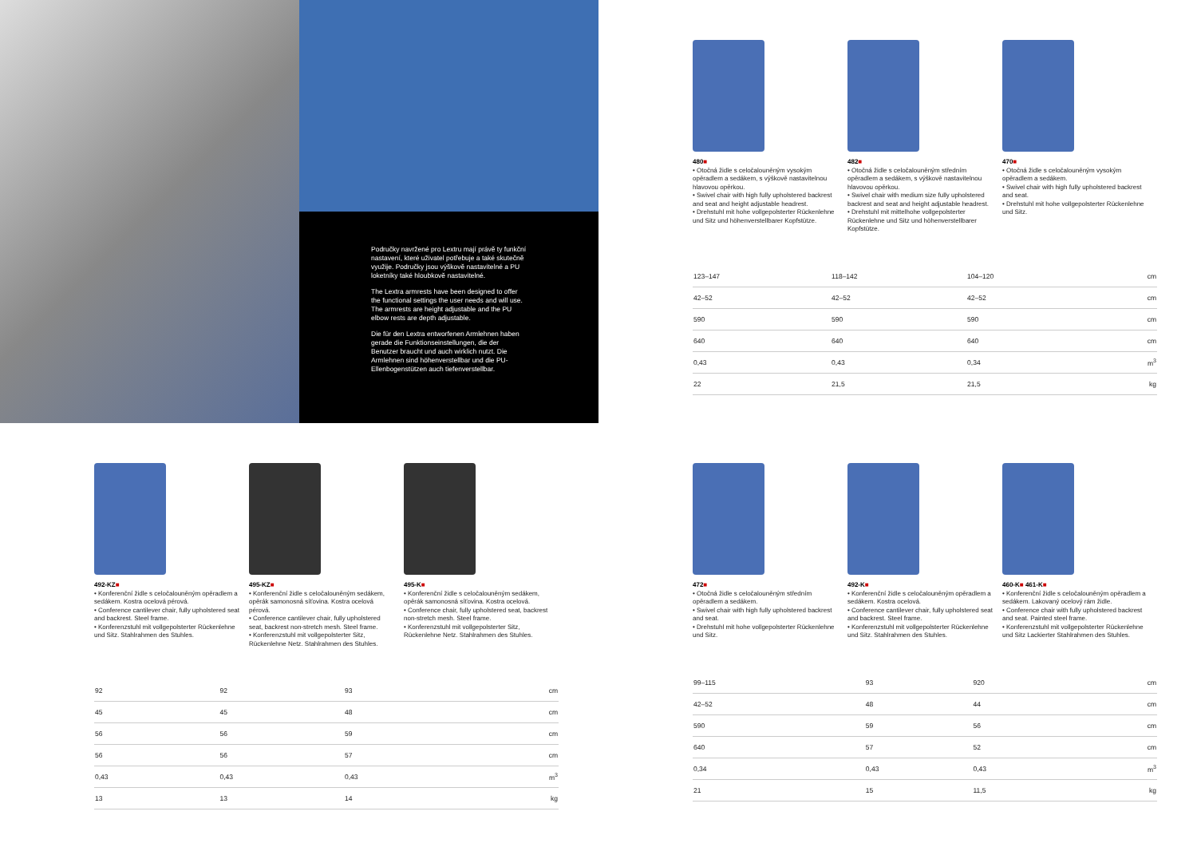Područky navržené pro Lextru mají právě ty funkční nastavení, které uživatel potřebuje a také skutečně využije. Područky jsou výškově nastavitelné a PU loketníky také hloubkově nastavitelné.
The Lextra armrests have been designed to offer the functional settings the user needs and will use. The armrests are height adjustable and the PU elbow rests are depth adjustable.
Die für den Lextra entworfenen Armlehnen haben gerade die Funktionseinstellungen, die der Benutzer braucht und auch wirklich nutzt. Die Armlehnen sind höhenverstellbar und die PU-Ellenbogenstützen auch tiefenverstellbar.
480■
• Otočná židle s celočalouněným vysokým opěradlem a sedákem, s výškově nastavitelnou hlavovou opěrkou.
• Swivel chair with high fully upholstered backrest and seat and height adjustable headrest.
• Drehstuhl mit hohe vollgepolsterter Rückenlehne und Sitz und höhenverstellbarer Kopfstütze.
482■
• Otočná židle s celočalouněným středním opěradlem a sedákem, s výškově nastavitelnou hlavovou opěrkou.
• Swivel chair with medium size fully upholstered backrest and seat and height adjustable headrest.
• Drehstuhl mit mittelhohe vollgepolsterter Rückenlehne und Sitz und höhenverstellbarer Kopfstütze.
470■
• Otočná židle s celočalouněným vysokým opěradlem a sedákem.
• Swivel chair with high fully upholstered backrest and seat.
• Drehstuhl mit hohe vollgepolsterter Rückenlehne und Sitz.
| 123–147 | 118–142 | 104–120 | cm |
| 42–52 | 42–52 | 42–52 | cm |
| 590 | 590 | 590 | cm |
| 640 | 640 | 640 | cm |
| 0,43 | 0,43 | 0,34 | m<sup>3</sup> |
| 22 | 21,5 | 21,5 | kg |
492-KZ■
• Konferenční židle s celočalouněným opěradlem a sedákem. Kostra ocelová pérová.
• Conference cantilever chair, fully upholstered seat and backrest. Steel frame.
• Konferenzstuhl mit vollgepolsterter Rückenlehne und Sitz. Stahlrahmen des Stuhles.
495-KZ■
• Konferenční židle s celočalouněným sedákem, opěrák samonosná síťovina. Kostra ocelová pérová.
• Conference cantilever chair, fully upholstered seat, backrest non-stretch mesh. Steel frame.
• Konferenzstuhl mit vollgepolsterter Sitz, Rückenlehne Netz. Stahlrahmen des Stuhles.
495-K■
• Konferenční židle s celočalouněným sedákem, opěrák samonosná síťovina. Kostra ocelová.
• Conference chair, fully upholstered seat, backrest non-stretch mesh. Steel frame.
• Konferenzstuhl mit vollgepolsterter Sitz, Rückenlehne Netz. Stahlrahmen des Stuhles.
| 92 | 92 | 93 | cm |
| 45 | 45 | 48 | cm |
| 56 | 56 | 59 | cm |
| 56 | 56 | 57 | cm |
| 0,43 | 0,43 | 0,43 | m<sup>3</sup> |
| 13 | 13 | 14 | kg |
472■
• Otočná židle s celočalouněným středním opěradlem a sedákem.
• Swivel chair with high fully upholstered backrest and seat.
• Drehstuhl mit hohe vollgepolsterter Rückenlehne und Sitz.
492-K■
• Konferenční židle s celočalouněným opěradlem a sedákem. Kostra ocelová.
• Conference cantilever chair, fully upholstered seat and backrest. Steel frame.
• Konferenzstuhl mit vollgepolsterter Rückenlehne und Sitz. Stahlrahmen des Stuhles.
460-K■ 461-K■
• Konferenční židle s celočalouněným opěradlem a sedákem. Lakovaný ocelový rám židle.
• Conference chair with fully upholstered backrest and seat. Painted steel frame.
• Konferenzstuhl mit vollgepolsterter Rückenlehne und Sitz Lackierter Stahlrahmen des Stuhles.
| 99–115 | 93 | 920 | cm |
| 42–52 | 48 | 44 | cm |
| 590 | 59 | 56 | cm |
| 640 | 57 | 52 | cm |
| 0,34 | 0,43 | 0,43 | m<sup>3</sup> |
| 21 | 15 | 11,5 | kg |